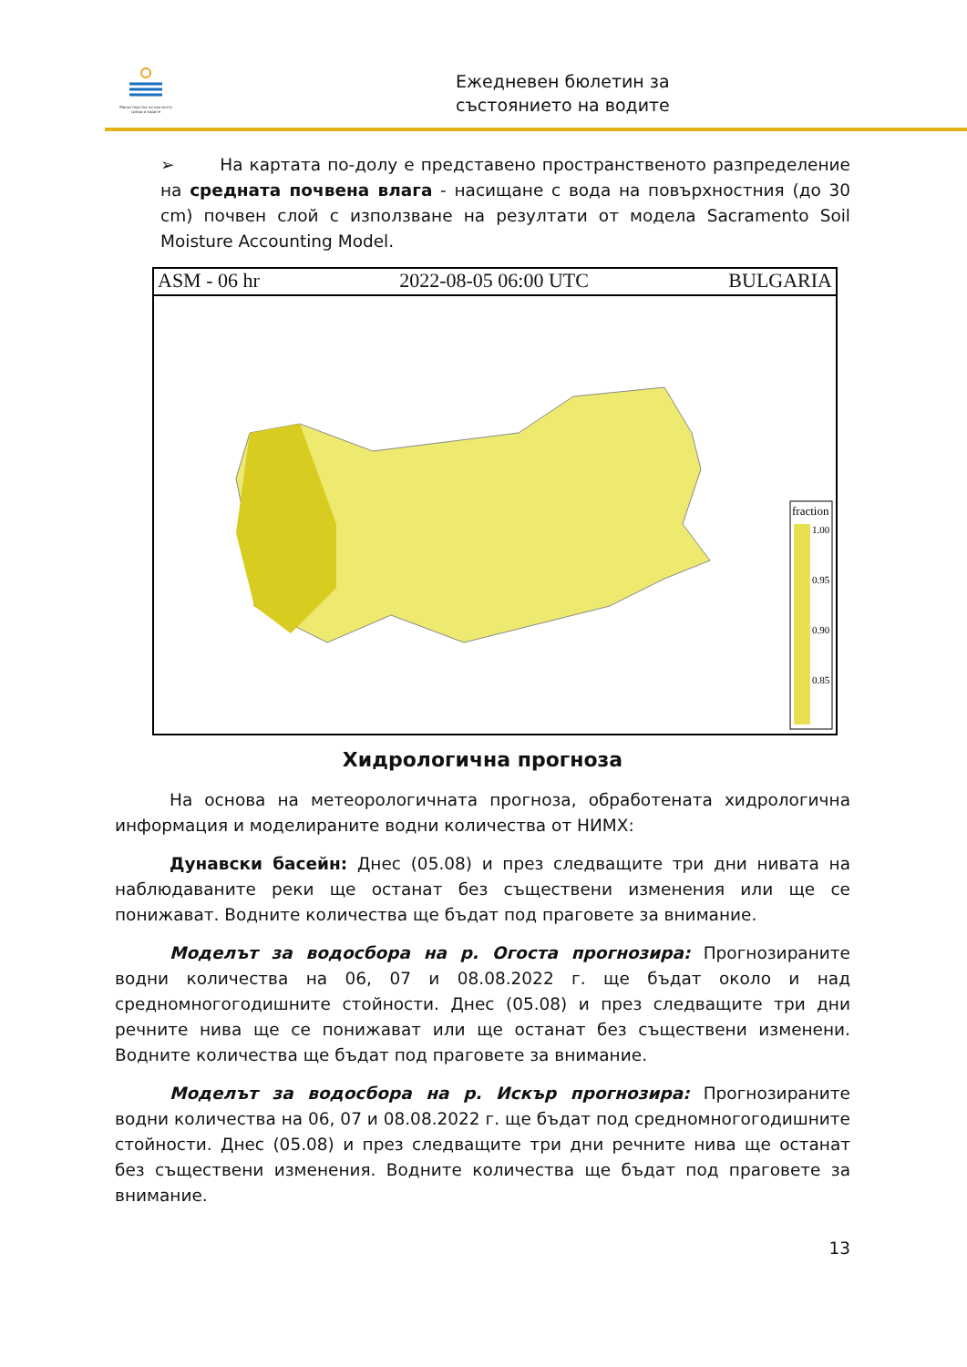Министерство на околната среда и водите
Ежедневен бюлетин за
състоянието на водите
➢ На картата по-долу е представено пространственото разпределение на средната почвена влага - насищане с вода на повърхностния (до 30 cm) почвен слой с използване на резултати от модела Sacramento Soil Moisture Accounting Model.
ASM - 06 hr 2022-08-05 06:00 UTC BULGARIA
fraction
1.00
0.95
0.90
0.85
Хидрологична прогноза
На основа на метеорологичната прогноза, обработената хидрологична информация и моделираните водни количества от НИМХ:
Дунавски басейн: Днес (05.08) и през следващите три дни нивата на наблюдаваните реки ще останат без съществени изменения или ще се понижават. Водните количества ще бъдат под праговете за внимание.
Моделът за водосбора на р. Огоста прогнозира: Прогнозираните водни количества на 06, 07 и 08.08.2022 г. ще бъдат около и над средномногогодишните стойности. Днес (05.08) и през следващите три дни речните нива ще се понижават или ще останат без съществени изменени. Водните количества ще бъдат под праговете за внимание.
Моделът за водосбора на р. Искър прогнозира: Прогнозираните водни количества на 06, 07 и 08.08.2022 г. ще бъдат под средномногогодишните стойности. Днес (05.08) и през следващите три дни речните нива ще останат без съществени изменения. Водните количества ще бъдат под праговете за внимание.
13